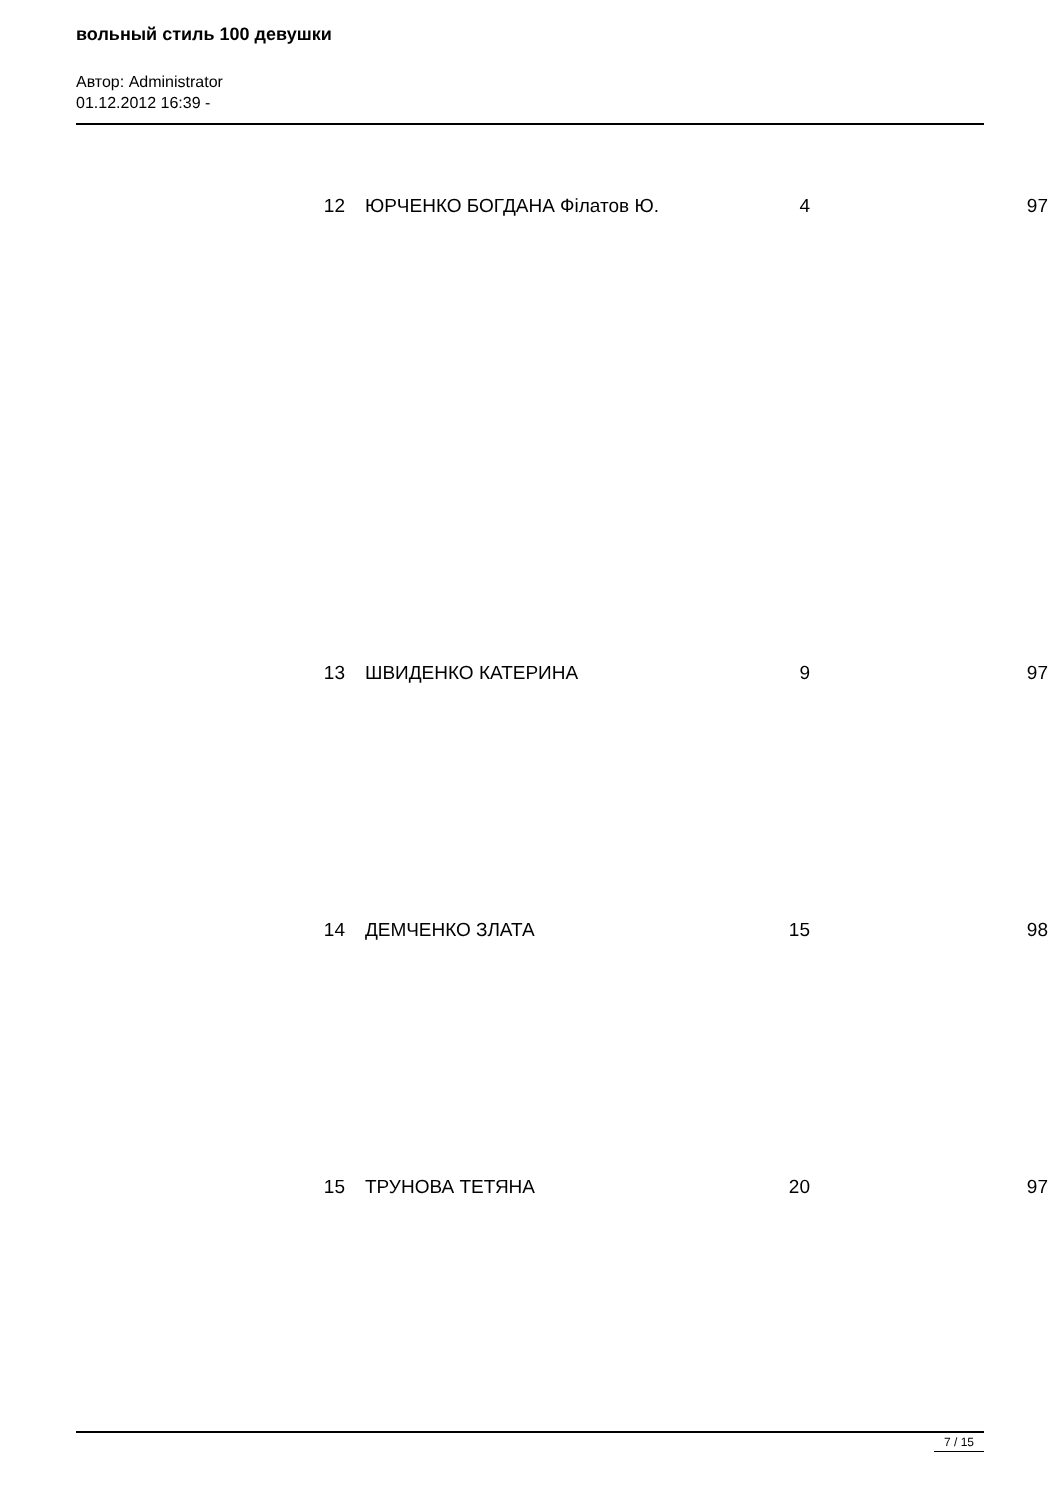вольный стиль 100 девушки
Автор: Administrator
01.12.2012 16:39 -
| 12 | ЮРЧЕНКО БОГДАНА Філатов Ю. | 4 | 97 |
| 13 | ШВИДЕНКО КАТЕРИНА | 9 | 97 |
| 14 | ДЕМЧЕНКО ЗЛАТА | 15 | 98 |
| 15 | ТРУНОВА ТЕТЯНА | 20 | 97 |
7 / 15